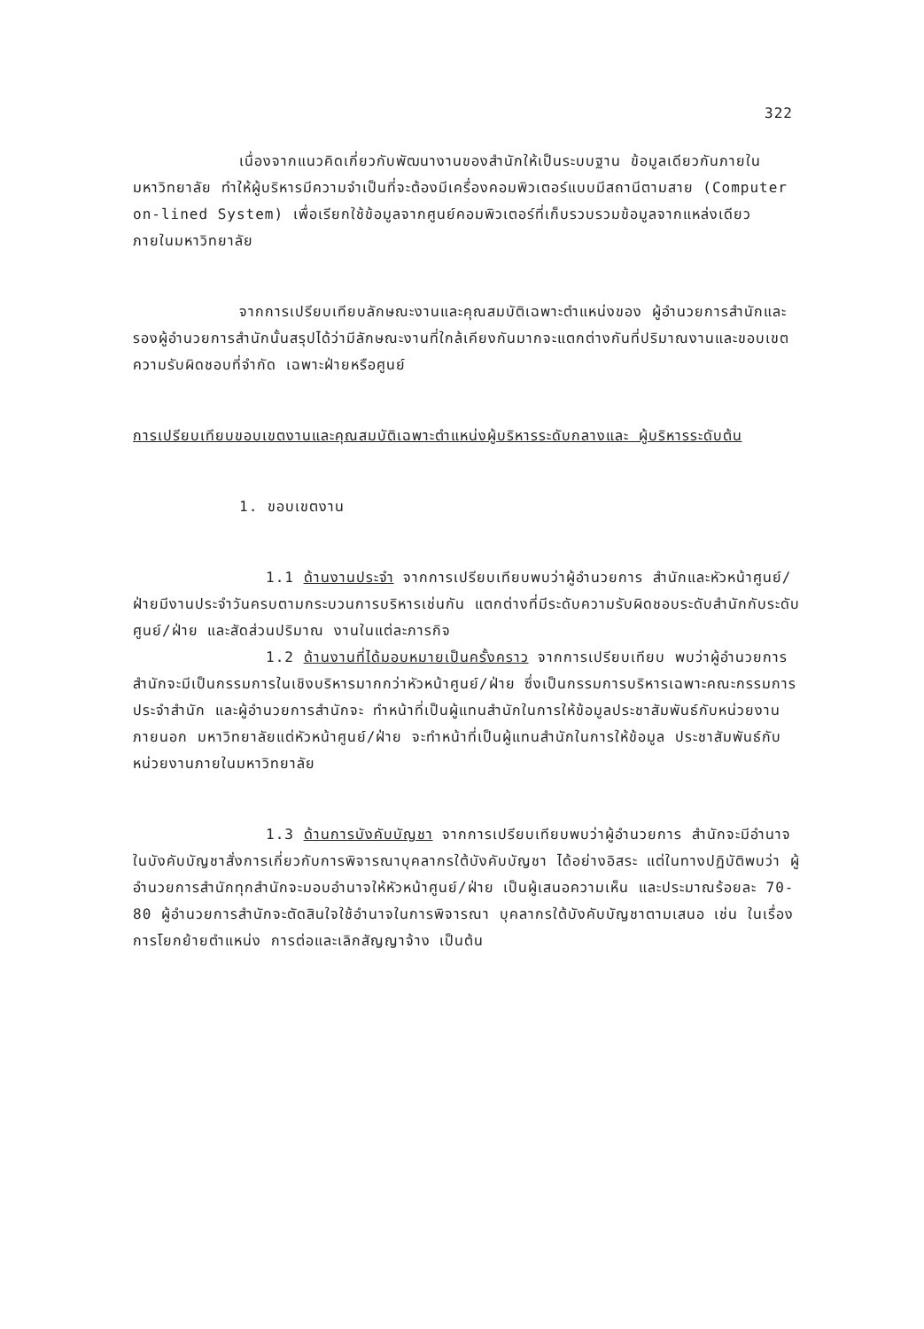322
เนื่องจากแนวคิดเกี่ยวกับพัฒนางานของสำนักให้เป็นระบบฐาน ข้อมูลเดียวกันภายในมหาวิทยาลัย ทำให้ผู้บริหารมีความจำเป็นที่จะต้องมีเครื่องคอมพิวเตอร์แบบมีสถานีตามสาย (Computer on-lined System) เพื่อเรียกใช้ข้อมูลจากศูนย์คอมพิวเตอร์ที่เก็บรวบรวมข้อมูลจากแหล่งเดียว ภายในมหาวิทยาลัย
จากการเปรียบเทียบลักษณะงานและคุณสมบัติเฉพาะตำแหน่งของ ผู้อำนวยการสำนักและรองผู้อำนวยการสำนักนั้นสรุปได้ว่ามีลักษณะงานที่ใกล้เคียงกันมากจะแตกต่างกันที่ปริมาณงานและขอบเขตความรับผิดชอบที่จำกัด เฉพาะฝ่ายหรือศูนย์
การเปรียบเทียบขอบเขตงานและคุณสมบัติเฉพาะตำแหน่งผู้บริหารระดับกลางและ ผู้บริหารระดับต้น
1. ขอบเขตงาน
1.1 ด้านงานประจำ จากการเปรียบเทียบพบว่าผู้อำนวยการ สำนักและหัวหน้าศูนย์/ฝ่ายมีงานประจำวันครบตามกระบวนการบริหารเช่นกัน แตกต่างที่มีระดับความรับผิดชอบระดับสำนักกับระดับศูนย์/ฝ่าย และสัดส่วนปริมาณ งานในแต่ละภารกิจ
1.2 ด้านงานที่ได้มอบหมายเป็นครั้งคราว จากการเปรียบเทียบ พบว่าผู้อำนวยการสำนักจะมีเป็นกรรมการในเชิงบริหารมากกว่าหัวหน้าศูนย์/ฝ่าย ซึ่งเป็นกรรมการบริหารเฉพาะคณะกรรมการประจำสำนัก และผู้อำนวยการสำนักจะ ทำหน้าที่เป็นผู้แทนสำนักในการให้ข้อมูลประชาสัมพันธ์กับหน่วยงานภายนอก มหาวิทยาลัยแต่หัวหน้าศูนย์/ฝ่าย จะทำหน้าที่เป็นผู้แทนสำนักในการให้ข้อมูล ประชาสัมพันธ์กับหน่วยงานภายในมหาวิทยาลัย
1.3 ด้านการบังคับบัญชา จากการเปรียบเทียบพบว่าผู้อำนวยการ สำนักจะมีอำนาจในบังคับบัญชาสั่งการเกี่ยวกับการพิจารณาบุคลากรใต้บังคับบัญชา ได้อย่างอิสระ แต่ในทางปฏิบัติพบว่า ผู้อำนวยการสำนักทุกสำนักจะมอบอำนาจให้หัวหน้าศูนย์/ฝ่าย เป็นผู้เสนอความเห็น และประมาณร้อยละ 70-80 ผู้อำนวยการสำนักจะตัดสินใจใช้อำนาจในการพิจารณา บุคลากรใต้บังคับบัญชาตามเสนอ เช่น ในเรื่องการโยกย้ายตำแหน่ง การต่อและเลิกสัญญาจ้าง เป็นต้น